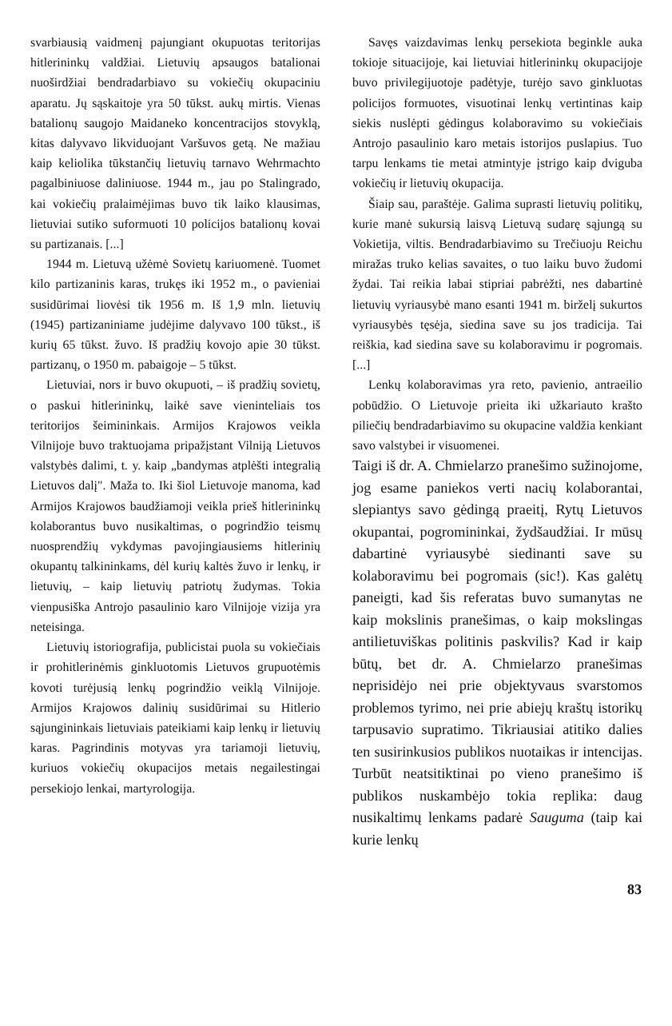svarbiausią vaidmenį pajungiant okupuotas teritorijas hitlerininkų valdžiai. Lietuvių apsaugos batalionai nuoširdžiai bendradarbiavo su vokiečių okupaciniu aparatu. Jų sąskaitoje yra 50 tūkst. aukų mirtis. Vienas batalionų saugojo Maidaneko koncentracijos stovyklą, kitas dalyvavo likviduojant Varšuvos getą. Ne mažiau kaip keliolika tūkstančių lietuvių tarnavo Wehrmachto pagalbiniuose daliniuose. 1944 m., jau po Stalingrado, kai vokiečių pralaimėjimas buvo tik laiko klausimas, lietuviai sutiko suformuoti 10 policijos batalionų kovai su partizanais. [...]
1944 m. Lietuvą užėmė Sovietų kariuomenė. Tuomet kilo partizaninis karas, trukęs iki 1952 m., o pavieniai susidūrimai liovėsi tik 1956 m. Iš 1,9 mln. lietuvių (1945) partizaniniame judėjime dalyvavo 100 tūkst., iš kurių 65 tūkst. žuvo. Iš pradžių kovojo apie 30 tūkst. partizanų, o 1950 m. pabaigoje – 5 tūkst.
Lietuviai, nors ir buvo okupuoti, – iš pradžių sovietų, o paskui hitlerininkų, laikė save vieninteliais tos teritorijos šeimininkais. Armijos Krajowos veikla Vilnijoje buvo traktuojama pripažįstant Vilniją Lietuvos valstybės dalimi, t. y. kaip „bandymas atplėšti integralią Lietuvos dalį". Maža to. Iki šiol Lietuvoje manoma, kad Armijos Krajowos baudžiamoji veikla prieš hitlerininkų kolaborantus buvo nusikaltimas, o pogrindžio teismų nuosprendžių vykdymas pavojingiausiems hitlerinių okupantų talkininkams, dėl kurių kaltės žuvo ir lenkų, ir lietuvių, – kaip lietuvių patriotų žudymas. Tokia vienpusiška Antrojo pasaulinio karo Vilnijoje vizija yra neteisinga.
Lietuvių istoriografija, publicistai puola su vokiečiais ir prohitlerinėmis ginkluotomis Lietuvos grupuotėmis kovoti turėjusią lenkų pogrindžio veiklą Vilnijoje. Armijos Krajowos dalinių susidūrimai su Hitlerio sąjungininkais lietuviais pateikiami kaip lenkų ir lietuvių karas. Pagrindinis motyvas yra tariamoji lietuvių, kuriuos vokiečių okupacijos metais negailestingai persekiojo lenkai, martyrologija.
Savęs vaizdavimas lenkų persekiota beginkle auka tokioje situacijoje, kai lietuviai hitlerininkų okupacijoje buvo privilegijuotoje padėtyje, turėjo savo ginkluotas policijos formuotes, visuotinai lenkų vertintinas kaip siekis nuslėpti gėdingus kolaboravimo su vokiečiais Antrojo pasaulinio karo metais istorijos puslapius. Tuo tarpu lenkams tie metai atmintyje įstrigo kaip dviguba vokiečių ir lietuvių okupacija.
Šiaip sau, paraštėje. Galima suprasti lietuvių politikų, kurie manė sukursią laisvą Lietuvą sudarę sąjungą su Vokietija, viltis. Bendradarbiavimo su Trečiuoju Reichu miražas truko kelias savaites, o tuo laiku buvo žudomi žydai. Tai reikia labai stipriai pabrėžti, nes dabartinė lietuvių vyriausybė mano esanti 1941 m. birželį sukurtos vyriausybės tęsėja, siedina save su jos tradicija. Tai reiškia, kad siedina save su kolaboravimu ir pogromais. [...]
Lenkų kolaboravimas yra reto, pavienio, antraeilio pobūdžio. O Lietuvoje prieita iki užkariauto krašto piliečių bendradarbiavimo su okupacine valdžia kenkiant savo valstybei ir visuomenei.
Taigi iš dr. A. Chmielarzo pranešimo sužinojome, jog esame paniekos verti nacių kolaborantai, slepiantys savo gėdingą praeitį, Rytų Lietuvos okupantai, pogromininkai, žydšaudžiai. Ir mūsų dabartinė vyriausybė siedinanti save su kolaboravimu bei pogromais (sic!). Kas galėtų paneigti, kad šis referatas buvo sumanytas ne kaip mokslinis pranešimas, o kaip mokslingas antilietuviškas politinis paskvilis? Kad ir kaip būtų, bet dr. A. Chmielarzo pranešimas neprisidėjo nei prie objektyvaus svarstomos problemos tyrimo, nei prie abiejų kraštų istorikų tarpusavio supratimo. Tikriausiai atitiko dalies ten susirinkusios publikos nuotaikas ir intencijas. Turbūt neatsitiktinai po vieno pranešimo iš publikos nuskambėjo tokia replika: daug nusikaltimų lenkams padarė Sauguma (taip kai kurie lenkų
83